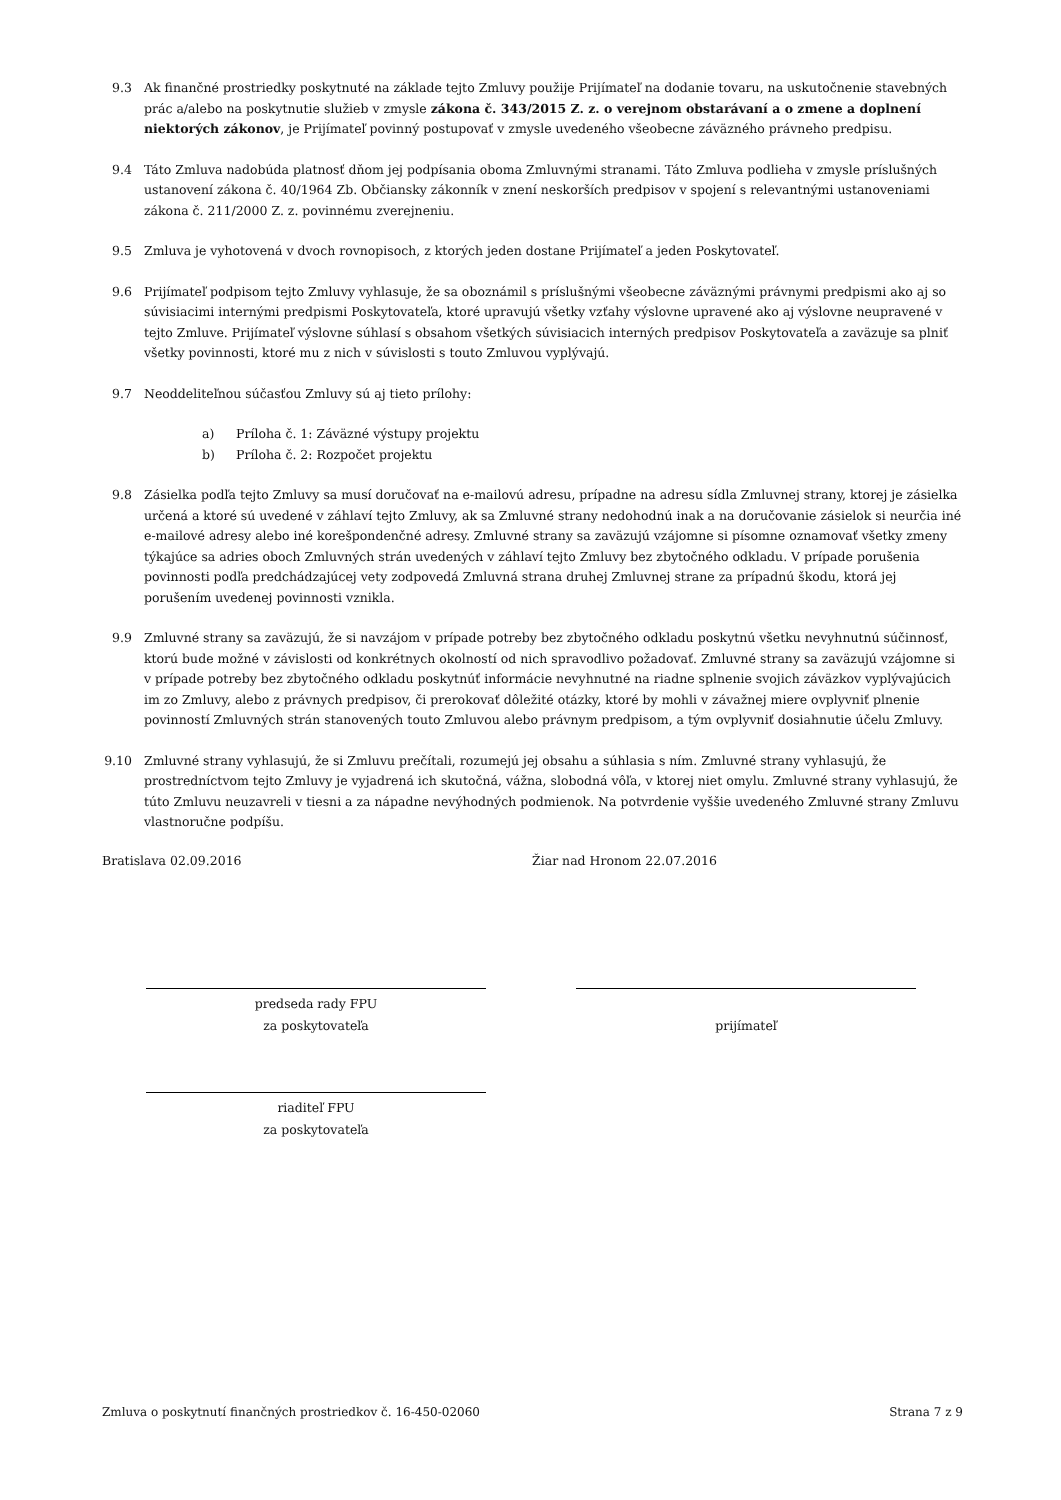9.3 Ak finančné prostriedky poskytnuté na základe tejto Zmluvy použije Prijímateľ na dodanie tovaru, na uskutočnenie stavebných prác a/alebo na poskytnutie služieb v zmysle zákona č. 343/2015 Z. z. o verejnom obstarávaní a o zmene a doplnení niektorých zákonov, je Prijímateľ povinný postupovať v zmysle uvedeného všeobecne záväzného právneho predpisu.
9.4 Táto Zmluva nadobúda platnosť dňom jej podpísania oboma Zmluvnými stranami. Táto Zmluva podlieha v zmysle príslušných ustanovení zákona č. 40/1964 Zb. Občiansky zákonník v znení neskorších predpisov v spojení s relevantnými ustanoveniami zákona č. 211/2000 Z. z. povinnému zverejneniu.
9.5 Zmluva je vyhotovená v dvoch rovnopisoch, z ktorých jeden dostane Prijímateľ a jeden Poskytovateľ.
9.6 Prijímateľ podpisom tejto Zmluvy vyhlasuje, že sa oboznámil s príslušnými všeobecne záväznými právnymi predpismi ako aj so súvisiacimi internými predpismi Poskytovateľa, ktoré upravujú všetky vzťahy výslovne upravené ako aj výslovne neupravené v tejto Zmluve. Prijímateľ výslovne súhlasí s obsahom všetkých súvisiacich interných predpisov Poskytovateľa a zaväzuje sa plniť všetky povinnosti, ktoré mu z nich v súvislosti s touto Zmluvou vyplývajú.
9.7 Neoddeliteľnou súčasťou Zmluvy sú aj tieto prílohy:
a) Príloha č. 1: Záväzné výstupy projektu
b) Príloha č. 2: Rozpočet projektu
9.8 Zásielka podľa tejto Zmluvy sa musí doručovať na e-mailovú adresu, prípadne na adresu sídla Zmluvnej strany, ktorej je zásielka určená a ktoré sú uvedené v záhlaví tejto Zmluvy, ak sa Zmluvné strany nedohodnú inak a na doručovanie zásielok si neurčia iné e-mailové adresy alebo iné korešpondenčné adresy. Zmluvné strany sa zaväzujú vzájomne si písomne oznamovať všetky zmeny týkajúce sa adries oboch Zmluvných strán uvedených v záhlaví tejto Zmluvy bez zbytočného odkladu. V prípade porušenia povinnosti podľa predchádzajúcej vety zodpovedá Zmluvná strana druhej Zmluvnej strane za prípadnú škodu, ktorá jej porušením uvedenej povinnosti vznikla.
9.9 Zmluvné strany sa zaväzujú, že si navzájom v prípade potreby bez zbytočného odkladu poskytnú všetku nevyhnutnú súčinnosť, ktorú bude možné v závislosti od konkrétnych okolností od nich spravodlivo požadovať. Zmluvné strany sa zaväzujú vzájomne si v prípade potreby bez zbytočného odkladu poskytnúť informácie nevyhnutné na riadne splnenie svojich záväzkov vyplývajúcich im zo Zmluvy, alebo z právnych predpisov, či prerokovať dôležité otázky, ktoré by mohli v závažnej miere ovplyvniť plnenie povinností Zmluvných strán stanovených touto Zmluvou alebo právnym predpisom, a tým ovplyvniť dosiahnutie účelu Zmluvy.
9.10 Zmluvné strany vyhlasujú, že si Zmluvu prečítali, rozumejú jej obsahu a súhlasia s ním. Zmluvné strany vyhlasujú, že prostredníctvom tejto Zmluvy je vyjadrená ich skutočná, vážna, slobodná vôľa, v ktorej niet omylu. Zmluvné strany vyhlasujú, že túto Zmluvu neuzavreli v tiesni a za nápadne nevýhodných podmienok. Na potvrdenie vyššie uvedeného Zmluvné strany Zmluvu vlastnoručne podpíšu.
Bratislava 02.09.2016 Žiar nad Hronom 22.07.2016
predseda rady FPU
za poskytovateľa
prijímateľ
riaditeľ FPU
za poskytovateľa
Zmluva o poskytnutí finančných prostriedkov č. 16-450-02060 Strana 7 z 9